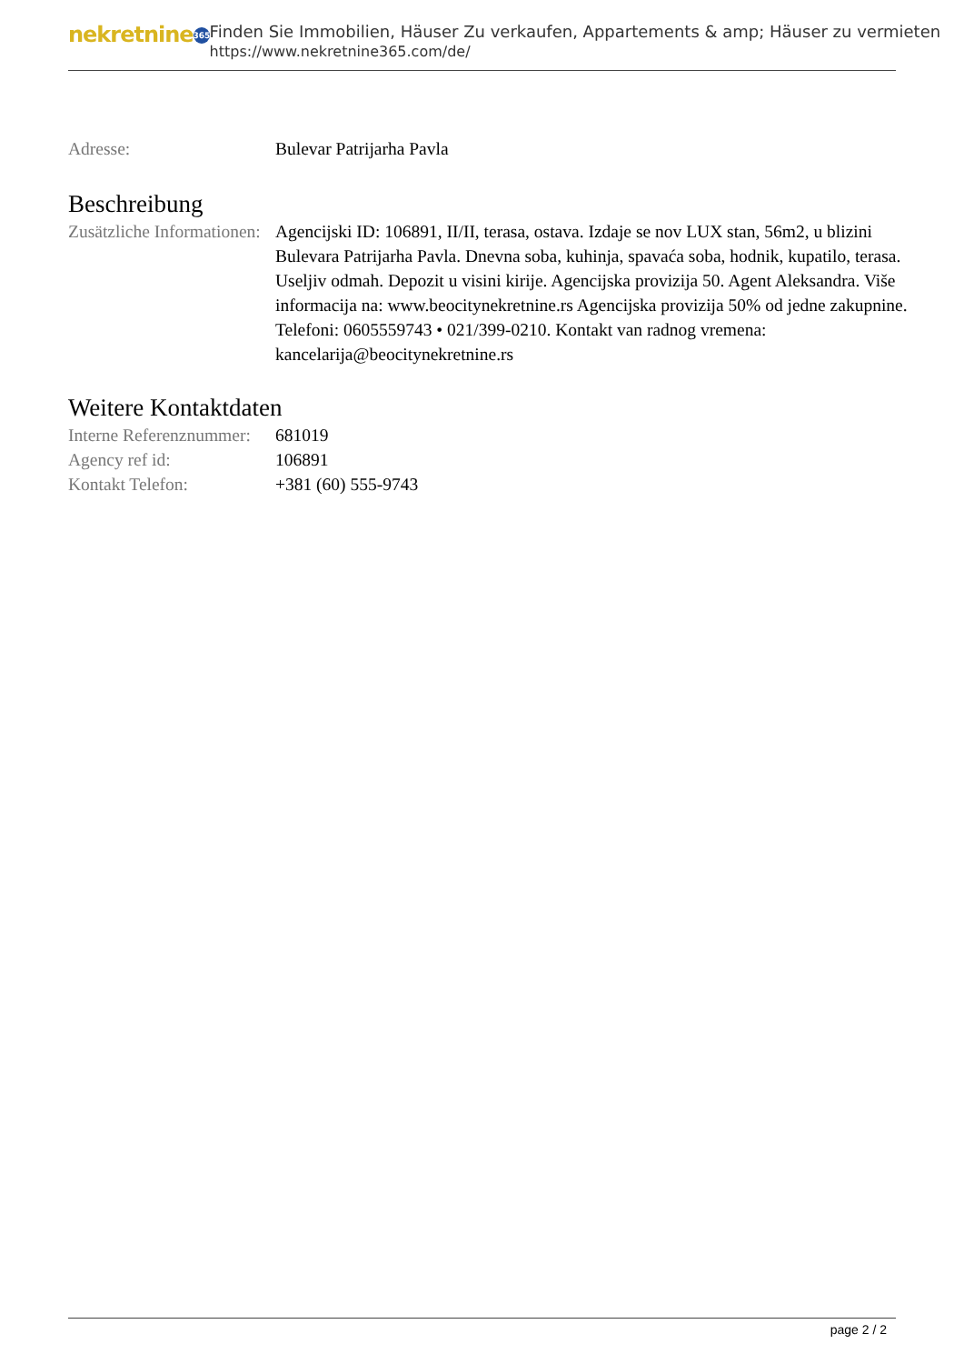nekretnine 365
Finden Sie Immobilien, Häuser Zu verkaufen, Appartements & amp; Häuser zu vermieten
https://www.nekretnine365.com/de/
| Adresse: | Bulevar Patrijarha Pavla |
Beschreibung
| Zusätzliche Informationen: | Agencijski ID: 106891, II/II, terasa, ostava. Izdaje se nov LUX stan, 56m2, u blizini Bulevara Patrijarha Pavla. Dnevna soba, kuhinja, spavaća soba, hodnik, kupatilo, terasa. Useljiv odmah. Depozit u visini kirije. Agencijska provizija 50. Agent Aleksandra. Više informacija na: www.beocitynekretnine.rs Agencijska provizija 50% od jedne zakupnine. Telefoni: 0605559743 • 021/399-0210. Kontakt van radnog vremena: kancelarija@beocitynekretnine.rs |
Weitere Kontaktdaten
| Interne Referenznummer: | 681019 |
| Agency ref id: | 106891 |
| Kontakt Telefon: | +381 (60) 555-9743 |
page 2 / 2